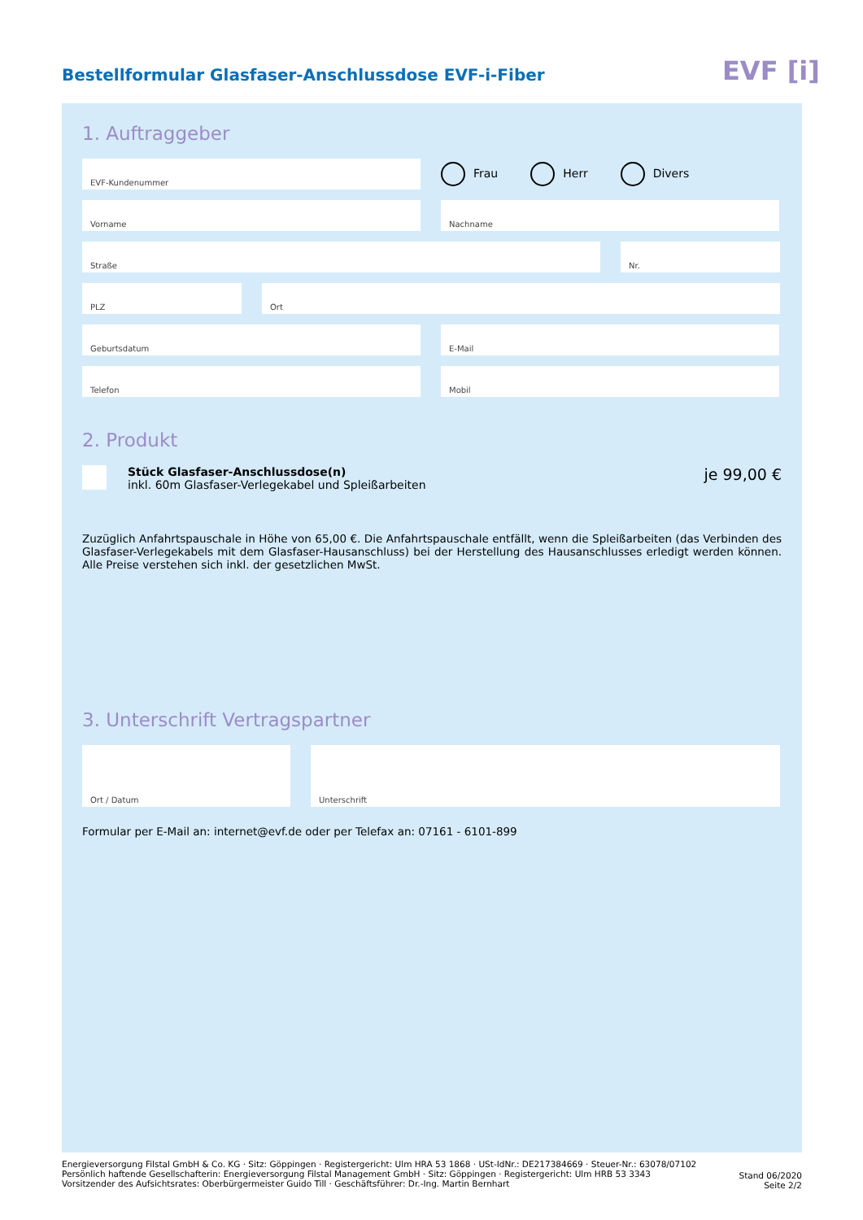Bestellformular Glasfaser-Anschlussdose EVF-i-Fiber
EVF [i]
1. Auftraggeber
EVF-Kundenummer
Frau Herr Divers
Vorname Nachname
Straße Nr.
PLZ Ort
Geburtsdatum E-Mail
Telefon Mobil
2. Produkt
Stück Glasfaser-Anschlussdose(n)
inkl. 60m Glasfaser-Verlegekabel und Spleißarbeiten
je 99,00 €
Zuzüglich Anfahrtspauschale in Höhe von 65,00 €. Die Anfahrtspauschale entfällt, wenn die Spleißarbeiten (das Verbinden des Glasfaser-Verlegekabels mit dem Glasfaser-Hausanschluss) bei der Herstellung des Hausanschlusses erledigt werden können. Alle Preise verstehen sich inkl. der gesetzlichen MwSt.
3. Unterschrift Vertragspartner
Ort / Datum Unterschrift
Formular per E-Mail an: internet@evf.de oder per Telefax an: 07161 - 6101-899
Energieversorgung Filstal GmbH & Co. KG · Sitz: Göppingen · Registergericht: Ulm HRA 53 1868 · USt-IdNr.: DE217384669 · Steuer-Nr.: 63078/07102
Persönlich haftende Gesellschafterin: Energieversorgung Filstal Management GmbH · Sitz: Göppingen · Registergericht: Ulm HRB 53 3343
Vorsitzender des Aufsichtsrates: Oberbürgermeister Guido Till · Geschäftsführer: Dr.-Ing. Martin Bernhart
Stand 06/2020
Seite 2/2